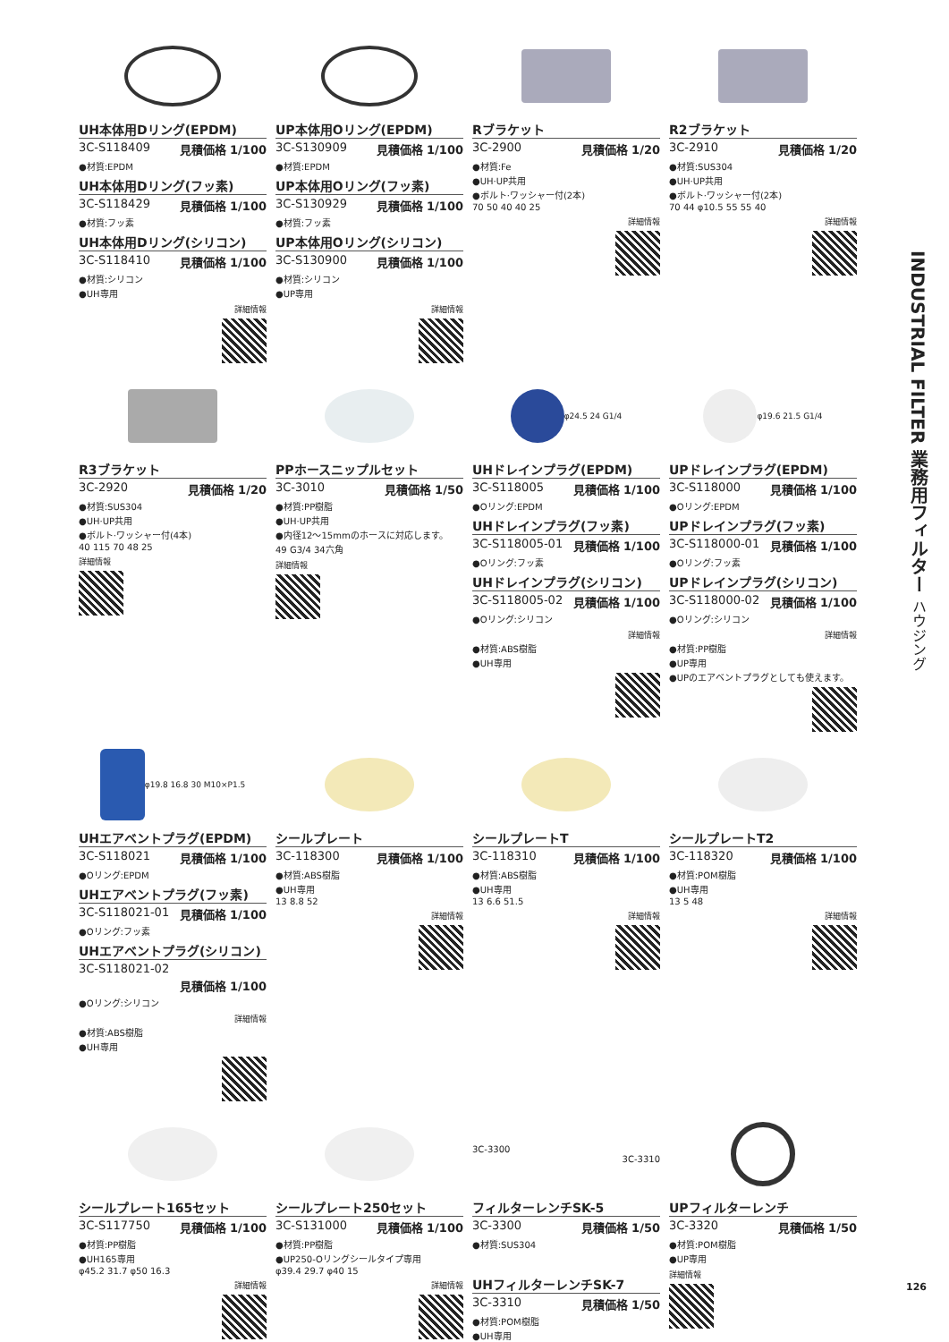UH本体用Dリング(EPDM)
3C-S118409 見積価格 1/100
●材質:EPDM
UH本体用Dリング(フッ素)
3C-S118429 見積価格 1/100
●材質:フッ素
UH本体用Dリング(シリコン)
3C-S118410 見積価格 1/100
●材質:シリコン
●UH専用
詳細情報
UP本体用Oリング(EPDM)
3C-S130909 見積価格 1/100
●材質:EPDM
UP本体用Oリング(フッ素)
3C-S130929 見積価格 1/100
●材質:フッ素
UP本体用Oリング(シリコン)
3C-S130900 見積価格 1/100
●材質:シリコン
●UP専用
詳細情報
Rブラケット
3C-2900 見積価格 1/20
●材質:Fe
●UH·UP共用
●ボルト·ワッシャー付(2本)
70 50 40 40 25
詳細情報
R2ブラケット
3C-2910 見積価格 1/20
●材質:SUS304
●UH·UP共用
●ボルト·ワッシャー付(2本)
70 44 φ10.5 55 55 40
詳細情報
R3ブラケット
3C-2920 見積価格 1/20
●材質:SUS304
●UH·UP共用
●ボルト·ワッシャー付(4本)
40 115 70 48 25
詳細情報
PPホースニップルセット
3C-3010 見積価格 1/50
●材質:PP樹脂
●UH·UP共用
●内径12～15mmのホースに対応します。
49 G3/4 34六角
詳細情報
φ24.5 24 G1/4
UHドレインプラグ(EPDM)
3C-S118005 見積価格 1/100
●Oリング:EPDM
UHドレインプラグ(フッ素)
3C-S118005-01 見積価格 1/100
●Oリング:フッ素
UHドレインプラグ(シリコン)
3C-S118005-02 見積価格 1/100
●Oリング:シリコン
詳細情報
●材質:ABS樹脂
●UH専用
φ19.6 21.5 G1/4
UPドレインプラグ(EPDM)
3C-S118000 見積価格 1/100
●Oリング:EPDM
UPドレインプラグ(フッ素)
3C-S118000-01 見積価格 1/100
●Oリング:フッ素
UPドレインプラグ(シリコン)
3C-S118000-02 見積価格 1/100
●Oリング:シリコン
詳細情報
●材質:PP樹脂
●UP専用
●UPのエアベントプラグとしても使えます。
φ19.8 16.8 30 M10×P1.5
UHエアベントプラグ(EPDM)
3C-S118021 見積価格 1/100
●Oリング:EPDM
UHエアベントプラグ(フッ素)
3C-S118021-01 見積価格 1/100
●Oリング:フッ素
UHエアベントプラグ(シリコン)
3C-S118021-02
見積価格 1/100
●Oリング:シリコン
詳細情報
●材質:ABS樹脂
●UH専用
シールプレート
3C-118300 見積価格 1/100
●材質:ABS樹脂
●UH専用
13 8.8 52
詳細情報
シールプレートT
3C-118310 見積価格 1/100
●材質:ABS樹脂
●UH専用
13 6.6 51.5
詳細情報
シールプレートT2
3C-118320 見積価格 1/100
●材質:POM樹脂
●UH専用
13 5 48
詳細情報
シールプレート165セット
3C-S117750 見積価格 1/100
●材質:PP樹脂
●UH165専用
φ45.2 31.7 φ50 16.3
詳細情報
シールプレート250セット
3C-S131000 見積価格 1/100
●材質:PP樹脂
●UP250-Oリングシールタイプ専用
φ39.4 29.7 φ40 15
詳細情報
3C-3300
3C-3310
フィルターレンチSK-5
3C-3300 見積価格 1/50
●材質:SUS304
UHフィルターレンチSK-7
3C-3310 見積価格 1/50
●材質:POM樹脂
●UH専用
UPフィルターレンチ
3C-3320 見積価格 1/50
●材質:POM樹脂
●UP専用
詳細情報
INDUSTRIAL FILTER 業務用フィルター ハウジング
126